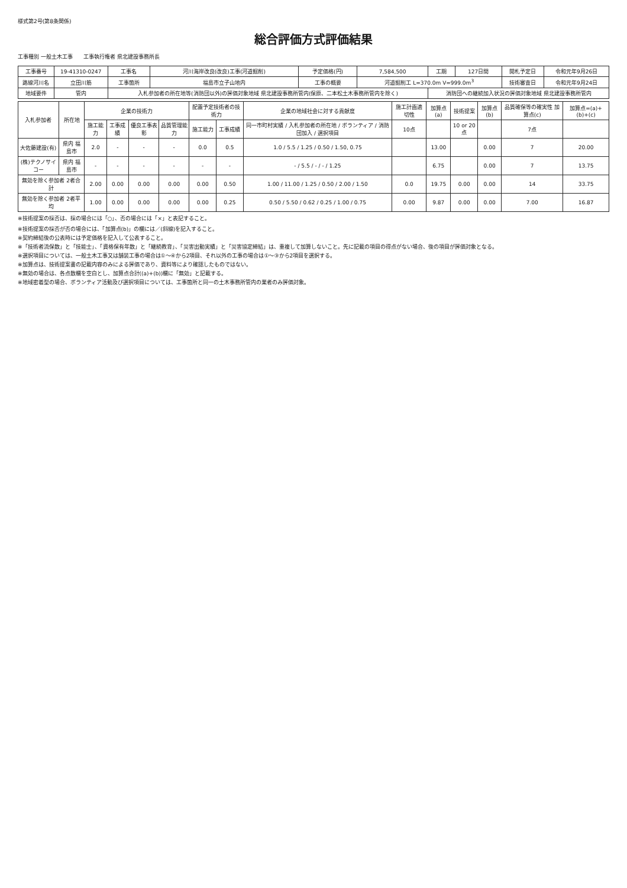様式第2号(第8条関係)
総合評価方式評価結果
工事種別 一般土木工事　　工事執行権者 県北建設事務所長
| 工事番号 | 19-41310-0247 | 工事名 | 河川海岸改良(改良)工事(河道掘削) | 予定価格(円) | 7,584,500 | 工期 | 127日間 | 開札予定日 | 令和元年9月26日 |
| 路線河川名 | 立田川筋 | 工事箇所 | 福島市立子山地内 | 工事の概要 | 河道掘削工 L=370.0m V=999.0m<sup>3</sup> | | | 技術審査日 | 令和元年9月24日 |
| 地域要件 | 管内 | 入札参加者の所在地等(消防団以外)の評価対象地域 県北建設事務所管内(保原、二本松土木事務所管内を除く) | | | | 消防団への継続加入状況の評価対象地域 県北建設事務所管内 | | | |
| 入札参加者 | 所在地 | 企業の技術力 | | | | 配置予定技術者の技術力 | | 企業の地域社会に対する貢献度 | 施工計画適切性 | 加算点(a) | 技術提案 | 加算点(b) | 品質確保等の確実性 加算点(c) | 加算点=(a)+(b)+(c) |
| --- | --- | --- | --- | --- | --- | --- | --- | --- | --- | --- | --- | --- | --- | --- |
| | | 施工能力 | 工事成績 | 優良工事表彰 | 品質管理能力 | 施工能力 | 工事成績 | 同一市町村実績 / 入札参加者の所在地 / ボランティア / 消防団加入 / 選択項目 | 10点 | | 10 or 20点 | | 7点 | |
| 大佐藤建設(有) | 県内 福島市 | 2.0 | - | - | - | 0.0 | 0.5 | 1.0 / 5.5 / 1.25 / 0.50 / 1.50, 0.75 | | 13.00 | | 0.00 | 7 | 20.00 |
| (株)テクノサイコー | 県内 福島市 | - | - | - | - | - | - | - / 5.5 / - / - / 1.25 | | 6.75 | | 0.00 | 7 | 13.75 |
| 無効を除く参加者 2者合計 | | 2.00 | 0.00 | 0.00 | 0.00 | 0.00 | 0.50 | 1.00 / 11.00 / 1.25 / 0.50 / 2.00 / 1.50 | 0.0 | 19.75 | 0.00 | 0.00 | 14 | 33.75 |
| 無効を除く参加者 2者平均 | | 1.00 | 0.00 | 0.00 | 0.00 | 0.00 | 0.25 | 0.50 / 5.50 / 0.62 / 0.25 / 1.00 / 0.75 | 0.00 | 9.87 | 0.00 | 0.00 | 7.00 | 16.87 |
※技術提案の採否は、採の場合には「○」、否の場合には「×」と表記すること。
※技術提案の採否が否の場合には、「加算点(b)」の欄には／(斜線)を記入すること。
※契約締結後の公表時には予定価格を記入して公表すること。
※「技術者流保数」と「技能士」、「資格保有年数」と「継続教育」、「災害出動実績」と「災害協定締結」は、重複して加算しないこと。先に記載の項目の得点がない場合、後の項目が評価対象となる。
※選択項目については、一般土木工事又は舗装工事の場合は①～④から2項目、それ以外の工事の場合は①～③から2項目を選択する。
※加算点は、技術提案書の記載内容のみによる評価であり、資料等により確認したものではない。
※無効の場合は、各点数欄を空白とし、加算点合計((a)+(b))欄に「無効」と記載する。
※地域密着型の場合、ボランティア活動及び選択項目については、工事箇所と同一の土木事務所管内の業者のみ評価対象。